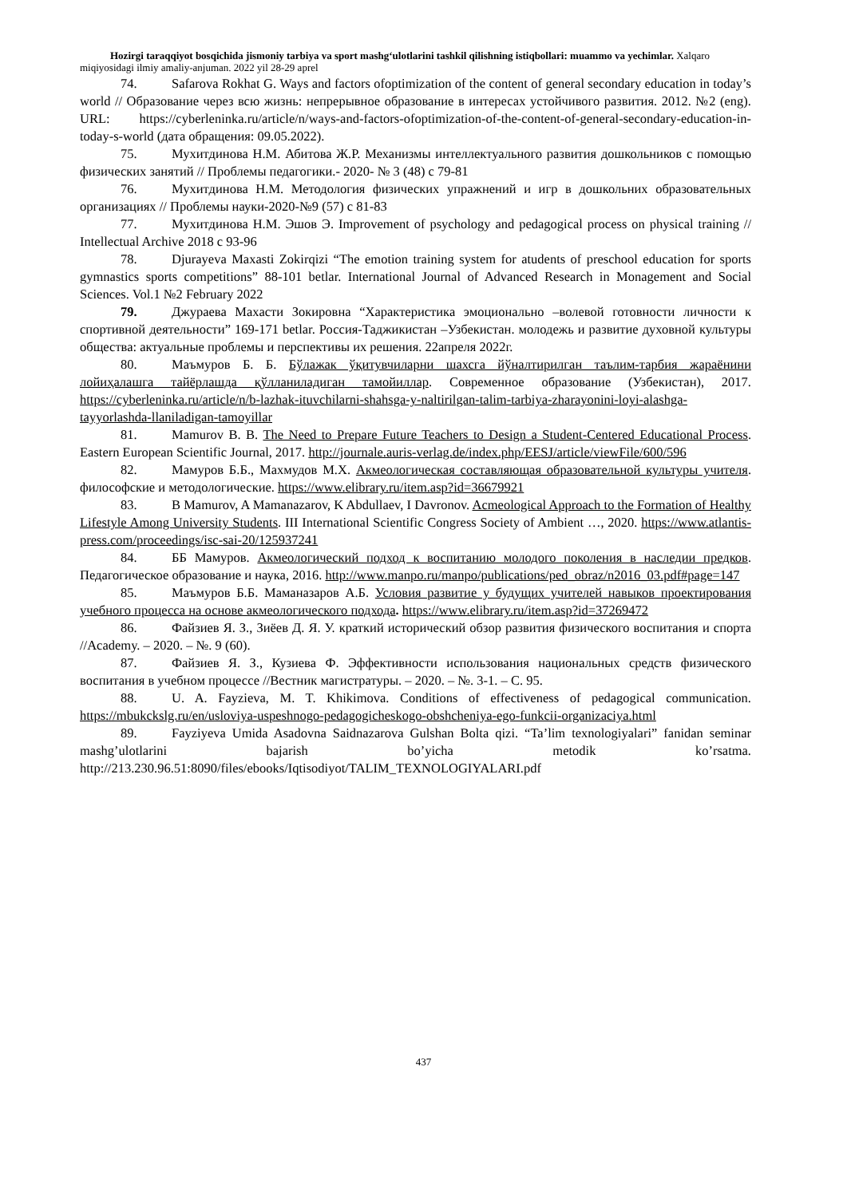Hozirgi taraqqiyot bosqichida jismoniy tarbiya va sport mashg‘ulotlarini tashkil qilishning istiqbollari: muammo va yechimlar. Xalqaro miqiyosidagi ilmiy amaliy-anjuman. 2022 yil 28-29 aprel
74. Safarova Rokhat G. Ways and factors ofoptimization of the content of general secondary education in today’s world // Образование через всю жизнь: непрерывное образование в интересах устойчивого развития. 2012. №2 (eng). URL: https://cyberleninka.ru/article/n/ways-and-factors-ofoptimization-of-the-content-of-general-secondary-education-in-today-s-world (дата обращения: 09.05.2022).
75. Мухитдинова Н.М. Абитова Ж.Р. Механизмы интеллектуального развития дошкольников с помощью физических занятий // Проблемы педагогики.- 2020- № 3 (48) с 79-81
76. Мухитдинова Н.М. Методология физических упражнений и игр в дошкольних образовательных организациях // Проблемы науки-2020-№9 (57) с 81-83
77. Мухитдинова Н.М. Эшов Э. Improvement of psychology and pedagogical process on physical training // Intellectual Archive 2018 с 93-96
78. Djurayeva Maxasti Zokirqizi “The emotion training system for atudents of preschool education for sports gymnastics sports competitions” 88-101 betlar. International Journal of Advanced Research in Monagement and Social Sciences. Vol.1 №2 February 2022
79. Джураева Махасти Зокировна “Характеристика эмоционально –волевой готовности личности к спортивной деятельности” 169-171 betlar. Россия-Таджикистан –Узбекистан. молодежь и развитие духовной культуры общества: актуальные проблемы и перспективы их решения. 22апреля 2022г.
80. Маъмуров Б. Б. Бўлажак ўқитувчиларни шахсга йўналтирилган таълим-тарбия жараёнини лойиҳалашга тайёрлашда қўлланиладиган тамойиллар. Современное образование (Узбекистан), 2017. https://cyberleninka.ru/article/n/b-lazhak-ituvchilarni-shahsga-y-naltirilgan-talim-tarbiya-zharayonini-loyi-alashga-tayyorlashda-llaniladigan-tamoyillar
81. Mamurov B. B. The Need to Prepare Future Teachers to Design a Student-Centered Educational Process. Eastern European Scientific Journal, 2017. http://journale.auris-verlag.de/index.php/EESJ/article/viewFile/600/596
82. Мамуров Б.Б., Махмудов М.Х. Акмеологическая составляющая образовательной культуры учителя. философские и методологические. https://www.elibrary.ru/item.asp?id=36679921
83. B Mamurov, A Mamanazarov, K Abdullaev, I Davronov. Acmeological Approach to the Formation of Healthy Lifestyle Among University Students. III International Scientific Congress Society of Ambient …, 2020. https://www.atlantis-press.com/proceedings/isc-sai-20/125937241
84. ББ Мамуров. Акмеологический подход к воспитанию молодого поколения в наследии предков. Педагогическое образование и наука, 2016. http://www.manpo.ru/manpo/publications/ped_obraz/n2016_03.pdf#page=147
85. Маъмуров Б.Б. Маманазаров А.Б. Условия развитие у будущих учителей навыков проектирования учебного процесса на основе акмеологического подхода. https://www.elibrary.ru/item.asp?id=37269472
86. Файзиев Я. З., Зиёев Д. Я. У. краткий исторический обзор развития физического воспитания и спорта //Academy. – 2020. – №. 9 (60).
87. Файзиев Я. З., Кузиева Ф. Эффективности использования национальных средств физического воспитания в учебном процессе //Вестник магистратуры. – 2020. – №. 3-1. – С. 95.
88. U. A. Fayzieva, M. T. Khikimova. Conditions of effectiveness of pedagogical communication. https://mbukckslg.ru/en/usloviya-uspeshnogo-pedagogicheskogo-obshcheniya-ego-funkcii-organizaciya.html
89. Fayziyeva Umida Asadovna Saidnazarova Gulshan Bolta qizi. “Ta’lim texnologiyalari” fanidan seminar mashg’ulotlarini bajarish bo’yicha metodik ko’rsatma. http://213.230.96.51:8090/files/ebooks/Iqtisodiyot/TALIM_TEXNOLOGIYALARI.pdf
437